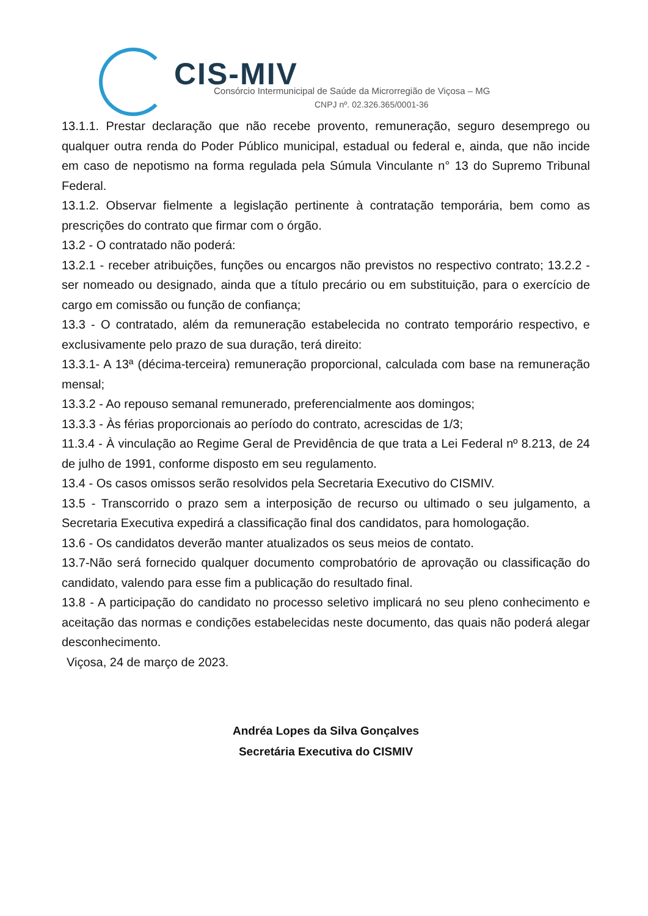CIS-MIV
Consórcio Intermunicipal de Saúde da Microrregião de Viçosa – MG
CNPJ nº. 02.326.365/0001-36
13.1.1. Prestar declaração que não recebe provento, remuneração, seguro desemprego ou qualquer outra renda do Poder Público municipal, estadual ou federal e, ainda, que não incide em caso de nepotismo na forma regulada pela Súmula Vinculante n° 13 do Supremo Tribunal Federal.
13.1.2. Observar fielmente a legislação pertinente à contratação temporária, bem como as prescrições do contrato que firmar com o órgão.
13.2 - O contratado não poderá:
13.2.1 - receber atribuições, funções ou encargos não previstos no respectivo contrato; 13.2.2 - ser nomeado ou designado, ainda que a título precário ou em substituição, para o exercício de cargo em comissão ou função de confiança;
13.3 - O contratado, além da remuneração estabelecida no contrato temporário respectivo, e exclusivamente pelo prazo de sua duração, terá direito:
13.3.1- A 13ª (décima-terceira) remuneração proporcional, calculada com base na remuneração mensal;
13.3.2 - Ao repouso semanal remunerado, preferencialmente aos domingos;
13.3.3 - Às férias proporcionais ao período do contrato, acrescidas de 1/3;
11.3.4 - À vinculação ao Regime Geral de Previdência de que trata a Lei Federal nº 8.213, de 24 de julho de 1991, conforme disposto em seu regulamento.
13.4 - Os casos omissos serão resolvidos pela Secretaria Executivo do CISMIV.
13.5 - Transcorrido o prazo sem a interposição de recurso ou ultimado o seu julgamento, a Secretaria Executiva expedirá a classificação final dos candidatos, para homologação.
13.6 - Os candidatos deverão manter atualizados os seus meios de contato.
13.7-Não será fornecido qualquer documento comprobatório de aprovação ou classificação do candidato, valendo para esse fim a publicação do resultado final.
13.8 - A participação do candidato no processo seletivo implicará no seu pleno conhecimento e aceitação das normas e condições estabelecidas neste documento, das quais não poderá alegar desconhecimento.
Viçosa, 24 de março de 2023.
Andréa Lopes da Silva Gonçalves
Secretária Executiva do CISMIV